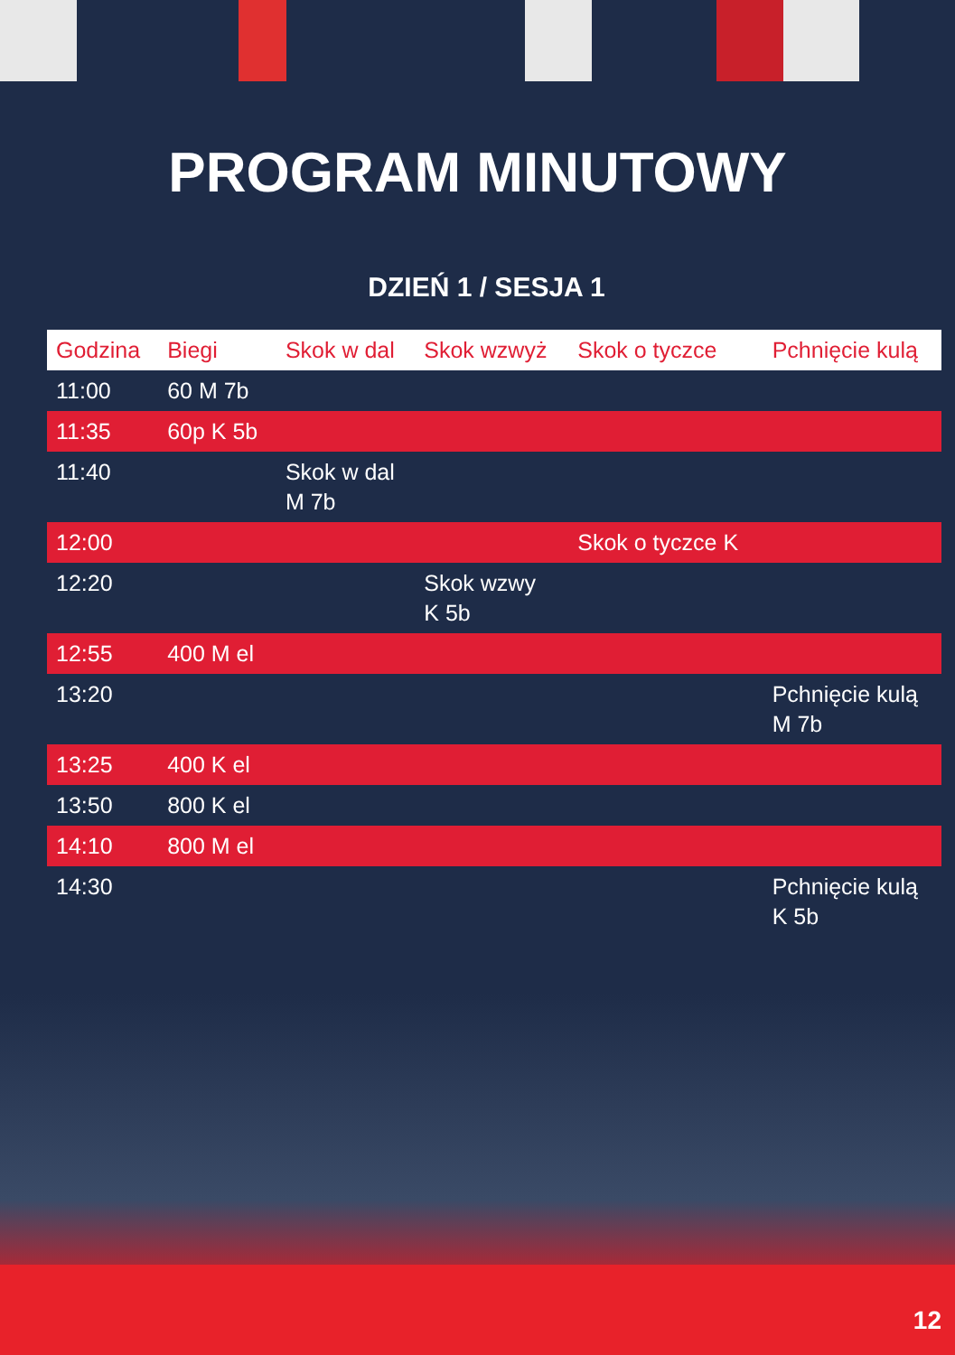PROGRAM MINUTOWY
DZIEŃ 1 / SESJA 1
| Godzina | Biegi | Skok w dal | Skok wzwyż | Skok o tyczce | Pchnięcie kulą |
| --- | --- | --- | --- | --- | --- |
| 11:00 | 60 M 7b | | | | |
| 11:35 | 60p K 5b | | | | |
| 11:40 | | Skok w dal M 7b | | | |
| 12:00 | | | | Skok o tyczce K | |
| 12:20 | | | Skok wzwy K 5b | | |
| 12:55 | 400 M el | | | | |
| 13:20 | | | | | Pchnięcie kulą M 7b |
| 13:25 | 400 K el | | | | |
| 13:50 | 800 K el | | | | |
| 14:10 | 800 M el | | | | |
| 14:30 | | | | | Pchnięcie kulą K 5b |
12